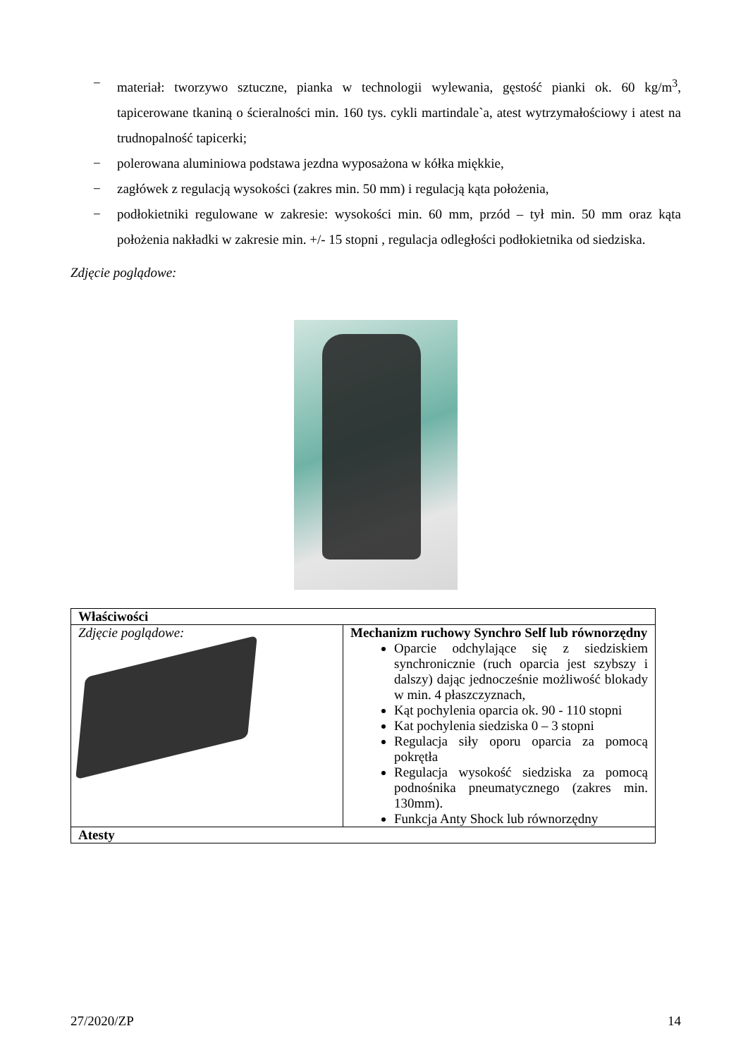− materiał: tworzywo sztuczne, pianka w technologii wylewania, gęstość pianki ok. 60 kg/m<sup>3</sup>, tapicerowane tkaniną o ścieralności min. 160 tys. cykli martindale`a, atest wytrzymałościowy i atest na trudnopalność tapicerki;
− polerowana aluminiowa podstawa jezdna wyposażona w kółka miękkie,
− zagłówek z regulacją wysokości (zakres min. 50 mm) i regulacją kąta położenia,
− podłokietniki regulowane w zakresie: wysokości min. 60 mm, przód – tył min. 50 mm oraz kąta położenia nakładki w zakresie min. +/- 15 stopni , regulacja odległości podłokietnika od siedziska.
Zdjęcie poglądowe:
| Właściwości | |
| Zdjęcie poglądowe: | Mechanizm ruchowy Synchro Self lub równorzędny Oparcie odchylające się z siedziskiem synchronicznie (ruch oparcia jest szybszy i dalszy) dając jednocześnie możliwość blokady w min. 4 płaszczyznach, Kąt pochylenia oparcia ok. 90 - 110 stopni Kat pochylenia siedziska 0 – 3 stopni Regulacja siły oporu oparcia za pomocą pokrętła Regulacja wysokość siedziska za pomocą podnośnika pneumatycznego (zakres min. 130mm). Funkcja Anty Shock lub równorzędny |
| Atesty | |
27/2020/ZP 14